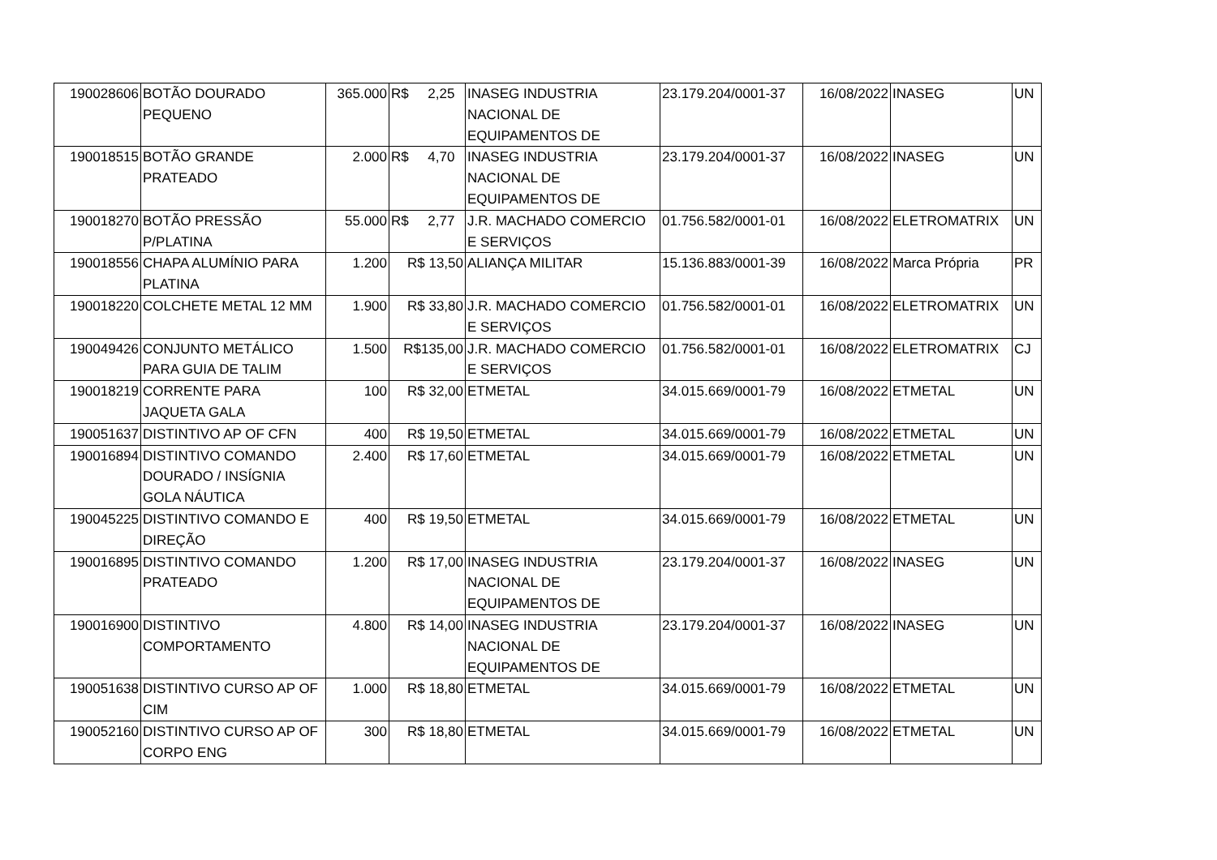| 190028606 | BOTÃO DOURADO PEQUENO | 365.000 | R$ 2,25 | INASEG INDUSTRIA NACIONAL DE EQUIPAMENTOS DE | 23.179.204/0001-37 | 16/08/2022 | INASEG | UN |
| 190018515 | BOTÃO GRANDE PRATEADO | 2.000 | R$ 4,70 | INASEG INDUSTRIA NACIONAL DE EQUIPAMENTOS DE | 23.179.204/0001-37 | 16/08/2022 | INASEG | UN |
| 190018270 | BOTÃO PRESSÃO P/PLATINA | 55.000 | R$ 2,77 | J.R. MACHADO COMERCIO E SERVIÇOS | 01.756.582/0001-01 | 16/08/2022 | ELETROMATRIX | UN |
| 190018556 | CHAPA ALUMÍNIO PARA PLATINA | 1.200 | R$ 13,50 | ALIANÇA MILITAR | 15.136.883/0001-39 | 16/08/2022 | Marca Própria | PR |
| 190018220 | COLCHETE METAL 12 MM | 1.900 | R$ 33,80 | J.R. MACHADO COMERCIO E SERVIÇOS | 01.756.582/0001-01 | 16/08/2022 | ELETROMATRIX | UN |
| 190049426 | CONJUNTO METÁLICO PARA GUIA DE TALIM | 1.500 | R$135,00 | J.R. MACHADO COMERCIO E SERVIÇOS | 01.756.582/0001-01 | 16/08/2022 | ELETROMATRIX | CJ |
| 190018219 | CORRENTE PARA JAQUETA GALA | 100 | R$ 32,00 | ETMETAL | 34.015.669/0001-79 | 16/08/2022 | ETMETAL | UN |
| 190051637 | DISTINTIVO AP OF CFN | 400 | R$ 19,50 | ETMETAL | 34.015.669/0001-79 | 16/08/2022 | ETMETAL | UN |
| 190016894 | DISTINTIVO COMANDO DOURADO / INSÍGNIA GOLA NÁUTICA | 2.400 | R$ 17,60 | ETMETAL | 34.015.669/0001-79 | 16/08/2022 | ETMETAL | UN |
| 190045225 | DISTINTIVO COMANDO E DIREÇÃO | 400 | R$ 19,50 | ETMETAL | 34.015.669/0001-79 | 16/08/2022 | ETMETAL | UN |
| 190016895 | DISTINTIVO COMANDO PRATEADO | 1.200 | R$ 17,00 | INASEG INDUSTRIA NACIONAL DE EQUIPAMENTOS DE | 23.179.204/0001-37 | 16/08/2022 | INASEG | UN |
| 190016900 | DISTINTIVO COMPORTAMENTO | 4.800 | R$ 14,00 | INASEG INDUSTRIA NACIONAL DE EQUIPAMENTOS DE | 23.179.204/0001-37 | 16/08/2022 | INASEG | UN |
| 190051638 | DISTINTIVO CURSO AP OF CIM | 1.000 | R$ 18,80 | ETMETAL | 34.015.669/0001-79 | 16/08/2022 | ETMETAL | UN |
| 190052160 | DISTINTIVO CURSO AP OF CORPO ENG | 300 | R$ 18,80 | ETMETAL | 34.015.669/0001-79 | 16/08/2022 | ETMETAL | UN |